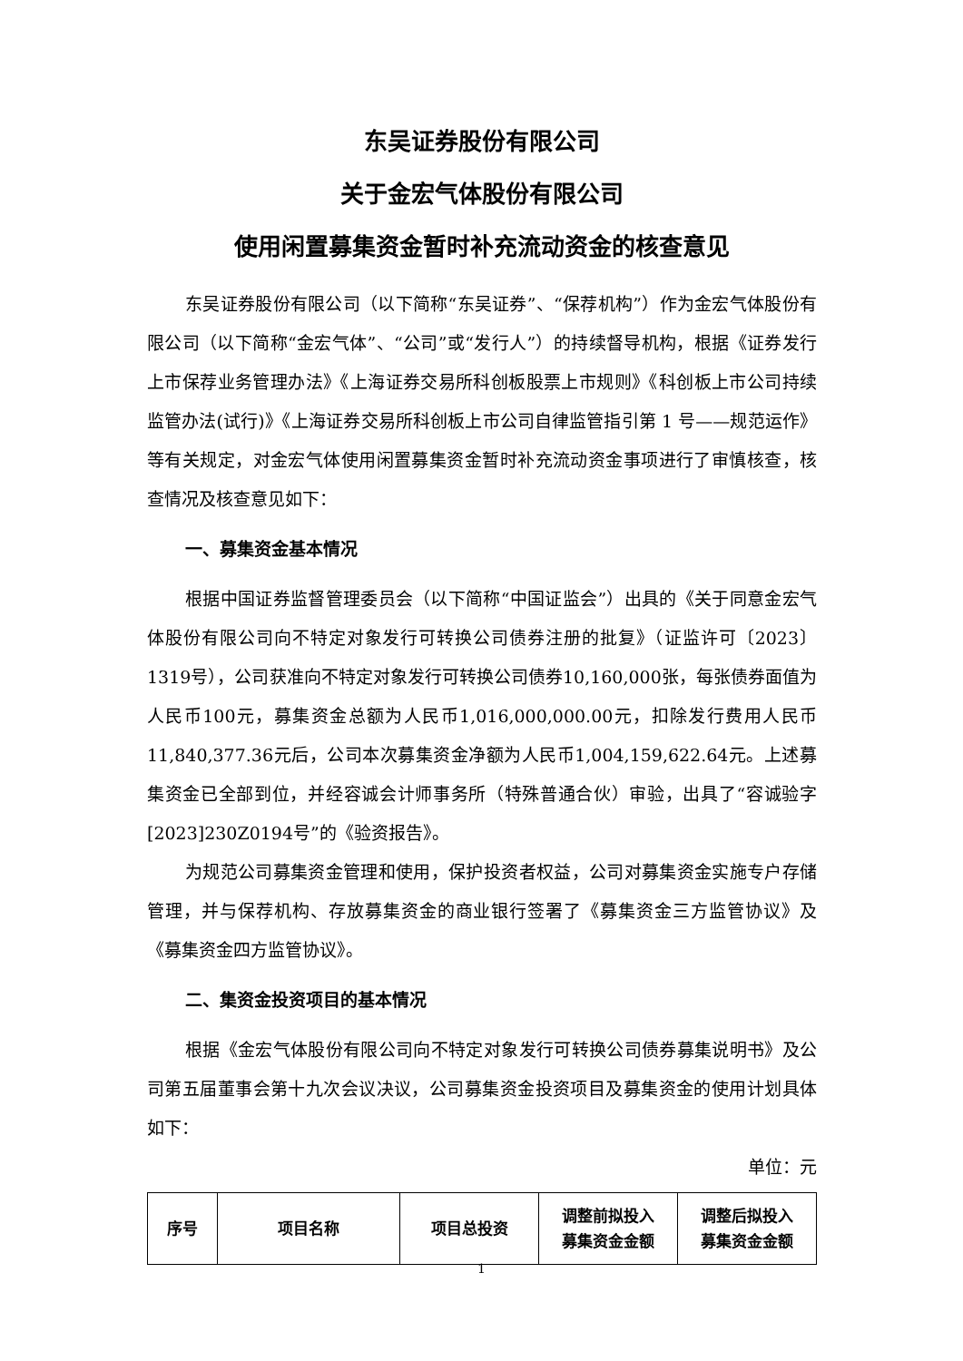东吴证券股份有限公司
关于金宏气体股份有限公司
使用闲置募集资金暂时补充流动资金的核查意见
东吴证券股份有限公司（以下简称“东吴证券”、“保荐机构”）作为金宏气体股份有限公司（以下简称“金宏气体”、“公司”或“发行人”）的持续督导机构，根据《证券发行上市保荐业务管理办法》《上海证券交易所科创板股票上市规则》《科创板上市公司持续监管办法(试行)》《上海证券交易所科创板上市公司自律监管指引第 1 号——规范运作》等有关规定，对金宏气体使用闲置募集资金暂时补充流动资金事项进行了审慎核查，核查情况及核查意见如下：
一、募集资金基本情况
根据中国证券监督管理委员会（以下简称“中国证监会”）出具的《关于同意金宏气体股份有限公司向不特定对象发行可转换公司债券注册的批复》（证监许可〔2023〕1319号），公司获准向不特定对象发行可转换公司债券10,160,000张，每张债券面值为人民币100元，募集资金总额为人民币1,016,000,000.00元，扣除发行费用人民币11,840,377.36元后，公司本次募集资金净额为人民币1,004,159,622.64元。上述募集资金已全部到位，并经容诚会计师事务所（特殊普通合伙）审验，出具了“容诚验字[2023]230Z0194号”的《验资报告》。
为规范公司募集资金管理和使用，保护投资者权益，公司对募集资金实施专户存储管理，并与保荐机构、存放募集资金的商业银行签署了《募集资金三方监管协议》及《募集资金四方监管协议》。
二、集资金投资项目的基本情况
根据《金宏气体股份有限公司向不特定对象发行可转换公司债券募集说明书》及公司第五届董事会第十九次会议决议，公司募集资金投资项目及募集资金的使用计划具体如下：
单位：元
| 序号 | 项目名称 | 项目总投资 | 调整前拟投入 募集资金金额 | 调整后拟投入 募集资金金额 |
| --- | --- | --- | --- | --- |
1